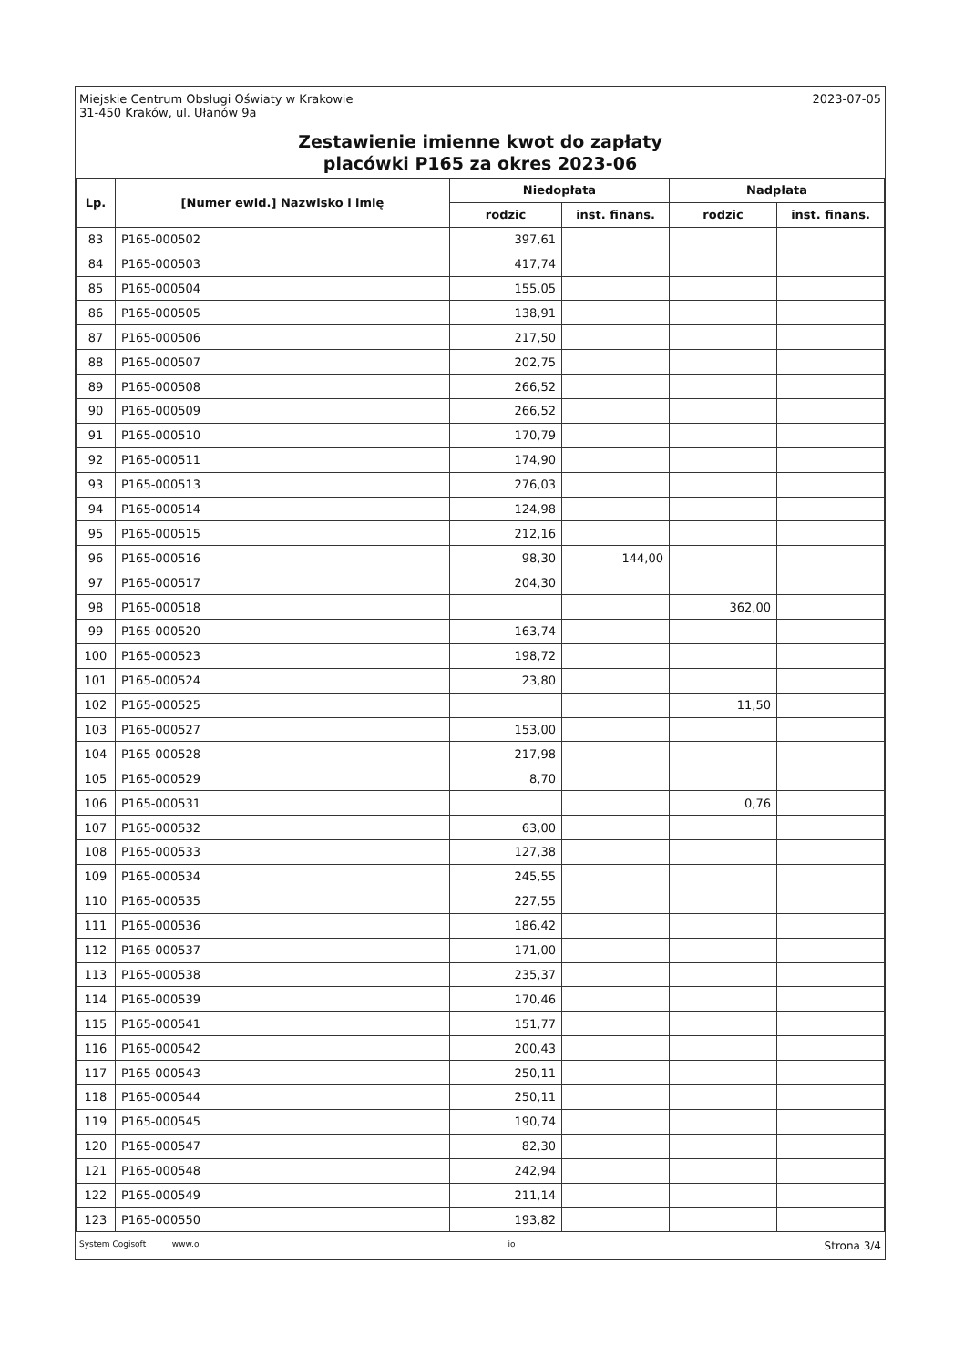Miejskie Centrum Obsługi Oświaty w Krakowie
31-450 Kraków, ul. Ułanów 9a
2023-07-05
Zestawienie imienne kwot do zapłaty
placówki P165 za okres 2023-06
| Lp. | [Numer ewid.] Nazwisko i imię | Niedopłata | | Nadpłata | |
| --- | --- | --- | --- | --- | --- |
| | | rodzic | inst. finans. | rodzic | inst. finans. |
| 83 | P165-000502 | 397,61 | | | |
| 84 | P165-000503 | 417,74 | | | |
| 85 | P165-000504 | 155,05 | | | |
| 86 | P165-000505 | 138,91 | | | |
| 87 | P165-000506 | 217,50 | | | |
| 88 | P165-000507 | 202,75 | | | |
| 89 | P165-000508 | 266,52 | | | |
| 90 | P165-000509 | 266,52 | | | |
| 91 | P165-000510 | 170,79 | | | |
| 92 | P165-000511 | 174,90 | | | |
| 93 | P165-000513 | 276,03 | | | |
| 94 | P165-000514 | 124,98 | | | |
| 95 | P165-000515 | 212,16 | | | |
| 96 | P165-000516 | 98,30 | 144,00 | | |
| 97 | P165-000517 | 204,30 | | | |
| 98 | P165-000518 | | | 362,00 | |
| 99 | P165-000520 | 163,74 | | | |
| 100 | P165-000523 | 198,72 | | | |
| 101 | P165-000524 | 23,80 | | | |
| 102 | P165-000525 | | | 11,50 | |
| 103 | P165-000527 | 153,00 | | | |
| 104 | P165-000528 | 217,98 | | | |
| 105 | P165-000529 | 8,70 | | | |
| 106 | P165-000531 | | | 0,76 | |
| 107 | P165-000532 | 63,00 | | | |
| 108 | P165-000533 | 127,38 | | | |
| 109 | P165-000534 | 245,55 | | | |
| 110 | P165-000535 | 227,55 | | | |
| 111 | P165-000536 | 186,42 | | | |
| 112 | P165-000537 | 171,00 | | | |
| 113 | P165-000538 | 235,37 | | | |
| 114 | P165-000539 | 170,46 | | | |
| 115 | P165-000541 | 151,77 | | | |
| 116 | P165-000542 | 200,43 | | | |
| 117 | P165-000543 | 250,11 | | | |
| 118 | P165-000544 | 250,11 | | | |
| 119 | P165-000545 | 190,74 | | | |
| 120 | P165-000547 | 82,30 | | | |
| 121 | P165-000548 | 242,94 | | | |
| 122 | P165-000549 | 211,14 | | | |
| 123 | P165-000550 | 193,82 | | | |
System Cogisoft www.o io Strona 3/4